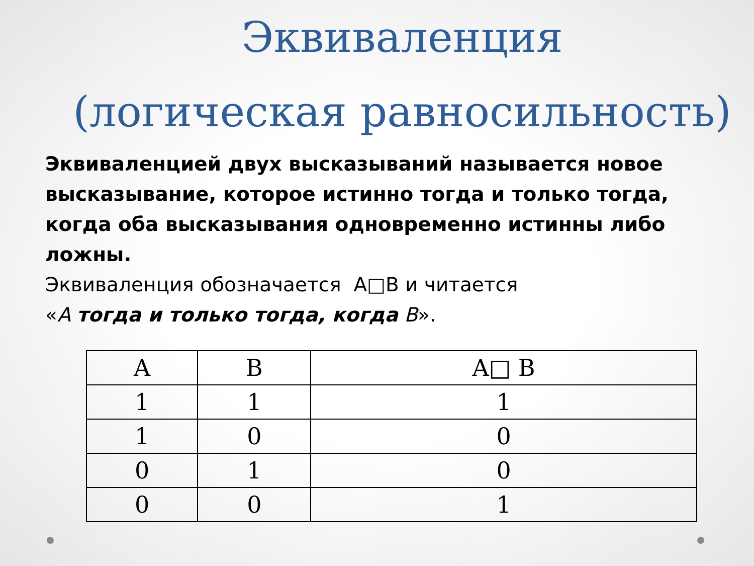Эквиваленция
(логическая равносильность)
Эквиваленцией двух высказываний называется новое высказывание, которое истинно тогда и только тогда, когда оба высказывания одновременно истинны либо ложны.
Эквиваленция обозначается A□B и читается
«А тогда и только тогда, когда В».
| A | B | A□ B |
| --- | --- | --- |
| 1 | 1 | 1 |
| 1 | 0 | 0 |
| 0 | 1 | 0 |
| 0 | 0 | 1 |